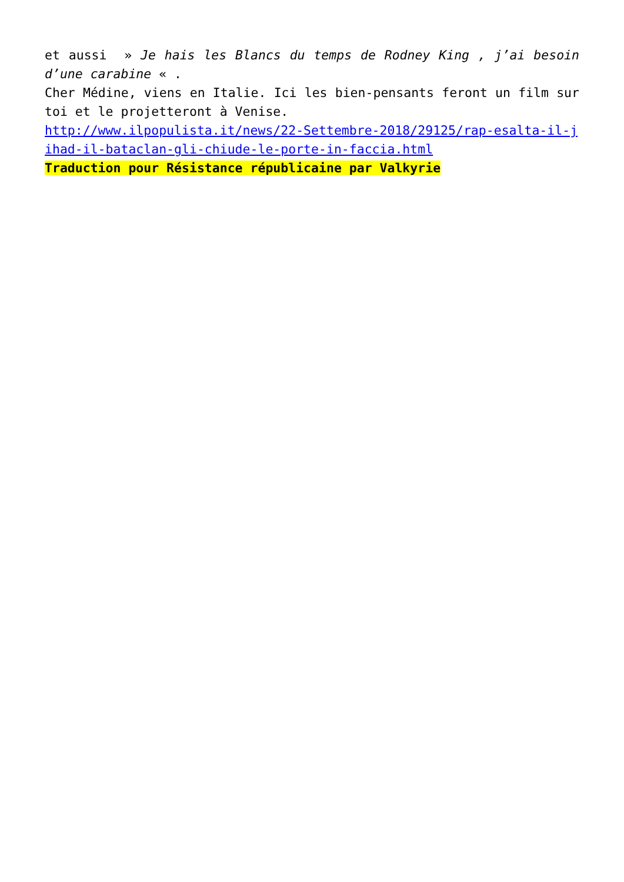et aussi » Je hais les Blancs du temps de Rodney King , j’ai besoin d’une carabine « .
Cher Médine, viens en Italie. Ici les bien-pensants feront un film sur toi et le projetteront à Venise.
http://www.ilpopulista.it/news/22-Settembre-2018/29125/rap-esalta-il-jihad-il-bataclan-gli-chiude-le-porte-in-faccia.html
Traduction pour Résistance républicaine par Valkyrie